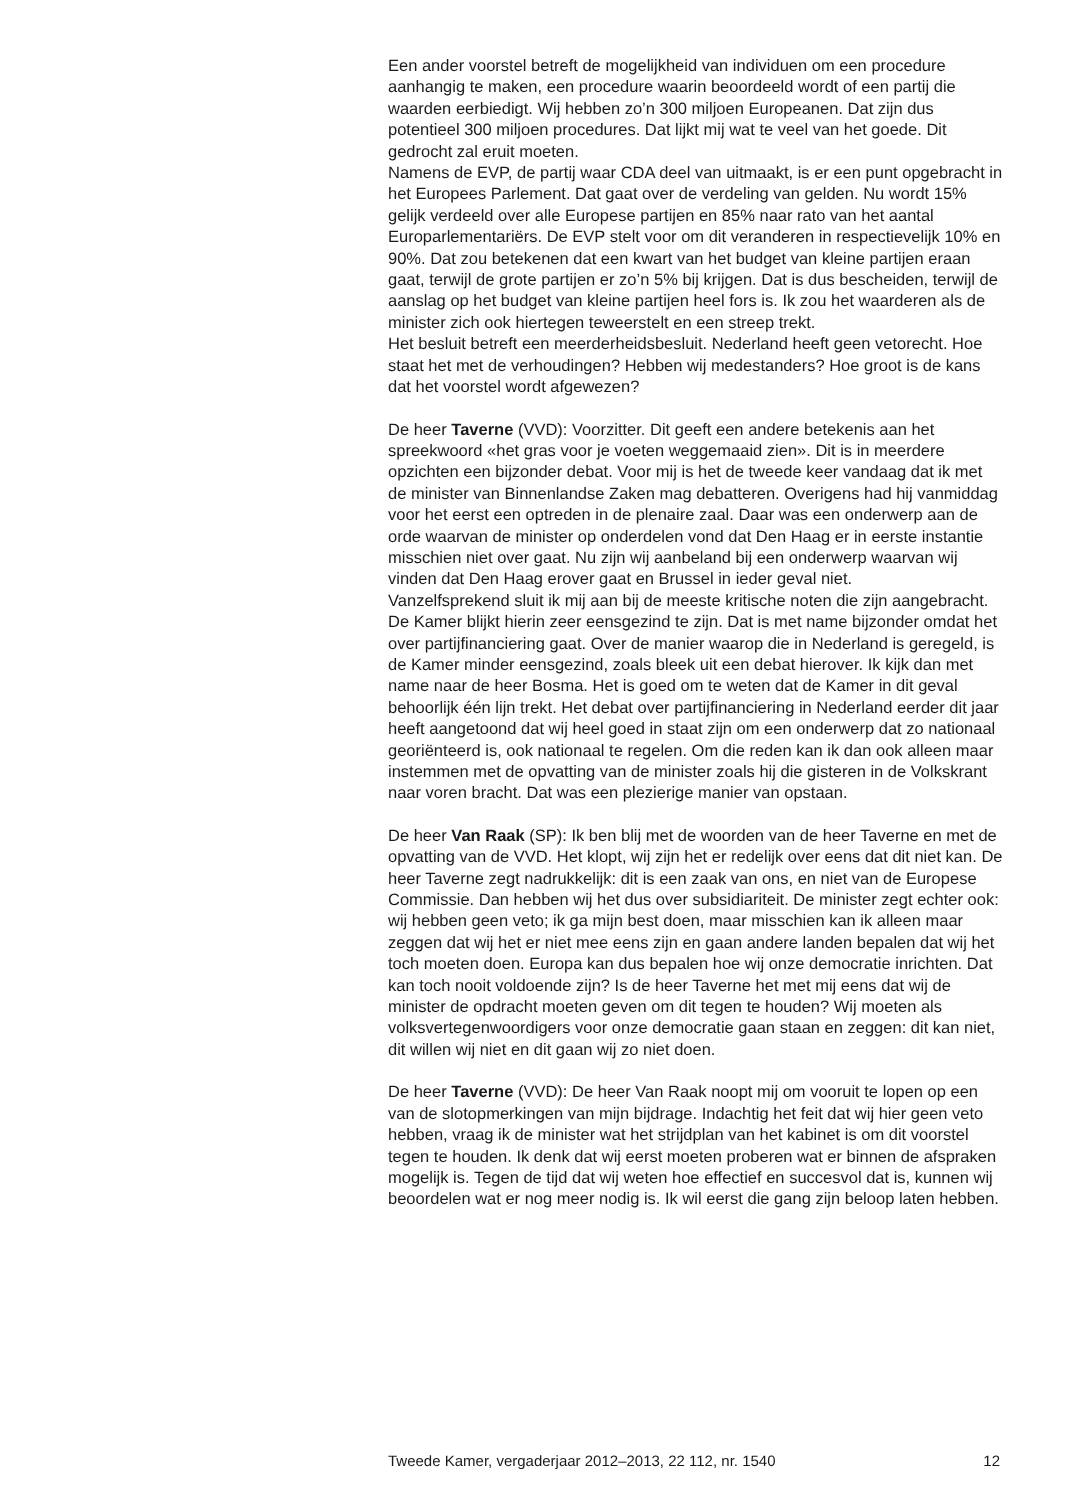Een ander voorstel betreft de mogelijkheid van individuen om een procedure aanhangig te maken, een procedure waarin beoordeeld wordt of een partij die waarden eerbiedigt. Wij hebben zo’n 300 miljoen Europeanen. Dat zijn dus potentieel 300 miljoen procedures. Dat lijkt mij wat te veel van het goede. Dit gedrocht zal eruit moeten.
Namens de EVP, de partij waar CDA deel van uitmaakt, is er een punt opgebracht in het Europees Parlement. Dat gaat over de verdeling van gelden. Nu wordt 15% gelijk verdeeld over alle Europese partijen en 85% naar rato van het aantal Europarlementariërs. De EVP stelt voor om dit veranderen in respectievelijk 10% en 90%. Dat zou betekenen dat een kwart van het budget van kleine partijen eraan gaat, terwijl de grote partijen er zo’n 5% bij krijgen. Dat is dus bescheiden, terwijl de aanslag op het budget van kleine partijen heel fors is. Ik zou het waarderen als de minister zich ook hiertegen teweerstelt en een streep trekt.
Het besluit betreft een meerderheidsbesluit. Nederland heeft geen vetorecht. Hoe staat het met de verhoudingen? Hebben wij medestanders? Hoe groot is de kans dat het voorstel wordt afgewezen?
De heer Taverne (VVD): Voorzitter. Dit geeft een andere betekenis aan het spreekwoord «het gras voor je voeten weggemaaid zien». Dit is in meerdere opzichten een bijzonder debat. Voor mij is het de tweede keer vandaag dat ik met de minister van Binnenlandse Zaken mag debatteren. Overigens had hij vanmiddag voor het eerst een optreden in de plenaire zaal. Daar was een onderwerp aan de orde waarvan de minister op onderdelen vond dat Den Haag er in eerste instantie misschien niet over gaat. Nu zijn wij aanbeland bij een onderwerp waarvan wij vinden dat Den Haag erover gaat en Brussel in ieder geval niet.
Vanzelfsprekend sluit ik mij aan bij de meeste kritische noten die zijn aangebracht. De Kamer blijkt hierin zeer eensgezind te zijn. Dat is met name bijzonder omdat het over partijfinanciering gaat. Over de manier waarop die in Nederland is geregeld, is de Kamer minder eensgezind, zoals bleek uit een debat hierover. Ik kijk dan met name naar de heer Bosma. Het is goed om te weten dat de Kamer in dit geval behoorlijk één lijn trekt. Het debat over partijfinanciering in Nederland eerder dit jaar heeft aangetoond dat wij heel goed in staat zijn om een onderwerp dat zo nationaal georiënteerd is, ook nationaal te regelen. Om die reden kan ik dan ook alleen maar instemmen met de opvatting van de minister zoals hij die gisteren in de Volkskrant naar voren bracht. Dat was een plezierige manier van opstaan.
De heer Van Raak (SP): Ik ben blij met de woorden van de heer Taverne en met de opvatting van de VVD. Het klopt, wij zijn het er redelijk over eens dat dit niet kan. De heer Taverne zegt nadrukkelijk: dit is een zaak van ons, en niet van de Europese Commissie. Dan hebben wij het dus over subsidiariteit. De minister zegt echter ook: wij hebben geen veto; ik ga mijn best doen, maar misschien kan ik alleen maar zeggen dat wij het er niet mee eens zijn en gaan andere landen bepalen dat wij het toch moeten doen. Europa kan dus bepalen hoe wij onze democratie inrichten. Dat kan toch nooit voldoende zijn? Is de heer Taverne het met mij eens dat wij de minister de opdracht moeten geven om dit tegen te houden? Wij moeten als volksvertegenwoordigers voor onze democratie gaan staan en zeggen: dit kan niet, dit willen wij niet en dit gaan wij zo niet doen.
De heer Taverne (VVD): De heer Van Raak noopt mij om vooruit te lopen op een van de slotopmerkingen van mijn bijdrage. Indachtig het feit dat wij hier geen veto hebben, vraag ik de minister wat het strijdplan van het kabinet is om dit voorstel tegen te houden. Ik denk dat wij eerst moeten proberen wat er binnen de afspraken mogelijk is. Tegen de tijd dat wij weten hoe effectief en succesvol dat is, kunnen wij beoordelen wat er nog meer nodig is. Ik wil eerst die gang zijn beloop laten hebben.
Tweede Kamer, vergaderjaar 2012–2013, 22 112, nr. 1540 12